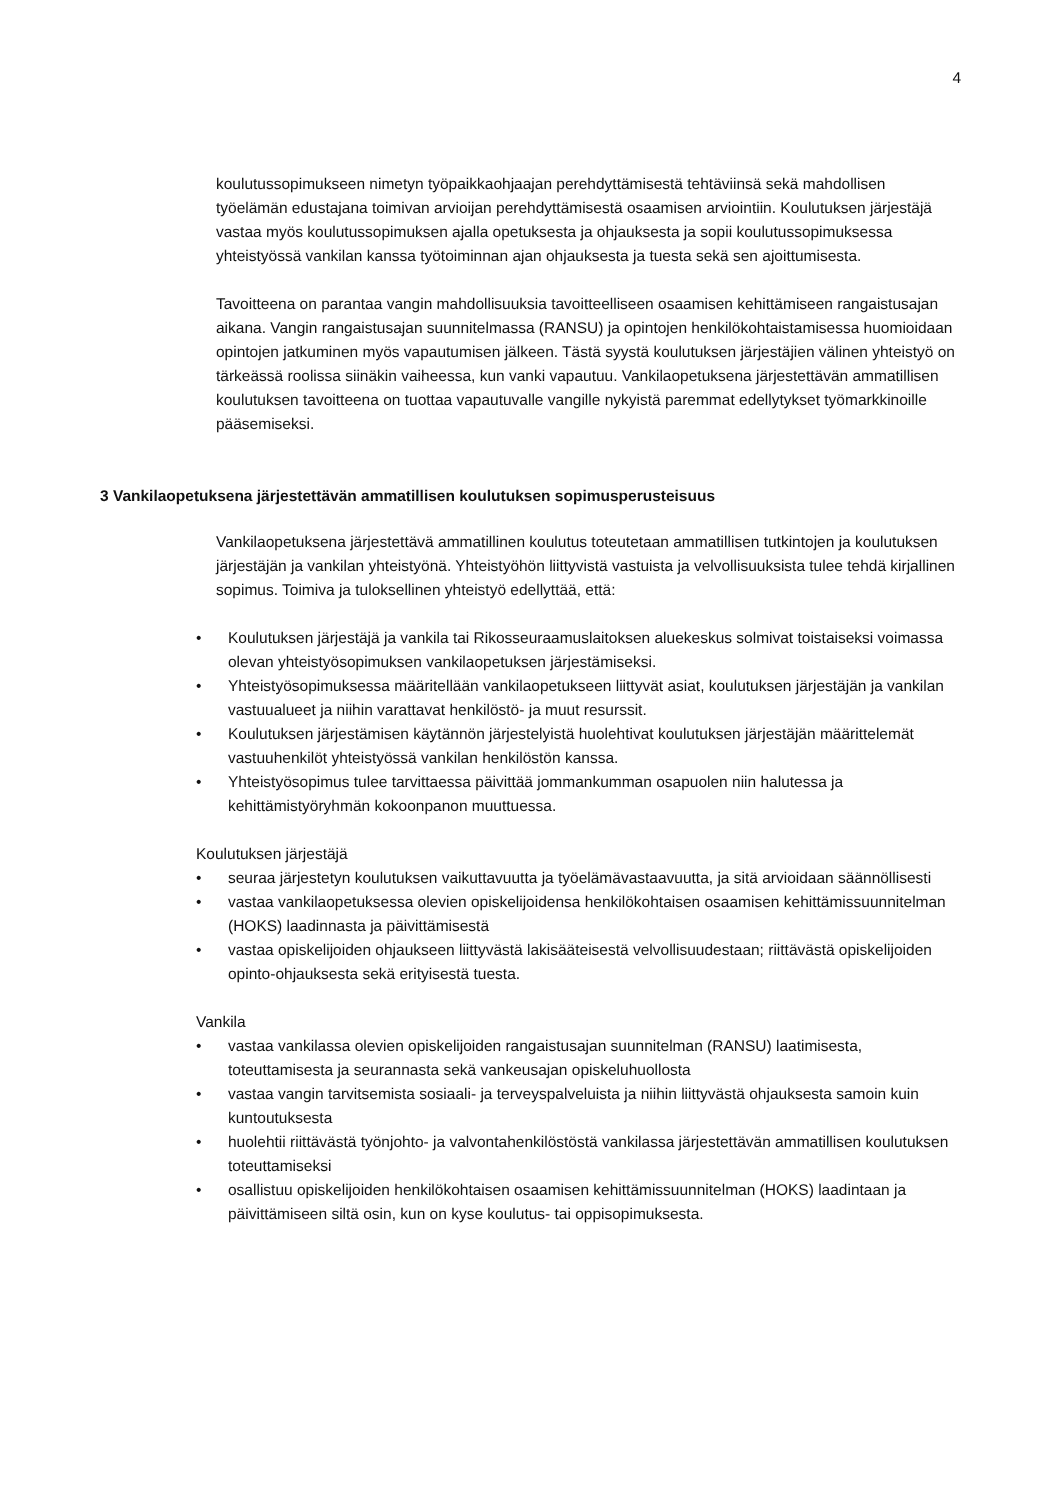4
koulutussopimukseen nimetyn työpaikkaohjaajan perehdyttämisestä tehtäviinsä sekä mahdollisen työelämän edustajana toimivan arvioijan perehdyttämisestä osaamisen arviointiin. Koulutuksen järjestäjä vastaa myös koulutussopimuksen ajalla opetuksesta ja ohjauksesta ja sopii koulutussopimuksessa yhteistyössä vankilan kanssa työtoiminnan ajan ohjauksesta ja tuesta sekä sen ajoittumisesta.
Tavoitteena on parantaa vangin mahdollisuuksia tavoitteelliseen osaamisen kehittämiseen rangaistusajan aikana. Vangin rangaistusajan suunnitelmassa (RANSU) ja opintojen henkilökohtaistamisessa huomioidaan opintojen jatkuminen myös vapautumisen jälkeen. Tästä syystä koulutuksen järjestäjien välinen yhteistyö on tärkeässä roolissa siinäkin vaiheessa, kun vanki vapautuu. Vankilaopetuksena järjestettävän ammatillisen koulutuksen tavoitteena on tuottaa vapautuvalle vangille nykyistä paremmat edellytykset työmarkkinoille pääsemiseksi.
3 Vankilaopetuksena järjestettävän ammatillisen koulutuksen sopimusperusteisuus
Vankilaopetuksena järjestettävä ammatillinen koulutus toteutetaan ammatillisen tutkintojen ja koulutuksen järjestäjän ja vankilan yhteistyönä. Yhteistyöhön liittyvistä vastuista ja velvollisuuksista tulee tehdä kirjallinen sopimus. Toimiva ja tuloksellinen yhteistyö edellyttää, että:
• Koulutuksen järjestäjä ja vankila tai Rikosseuraamuslaitoksen aluekeskus solmivat toistaiseksi voimassa olevan yhteistyösopimuksen vankilaopetuksen järjestämiseksi.
• Yhteistyösopimuksessa määritellään vankilaopetukseen liittyvät asiat, koulutuksen järjestäjän ja vankilan vastuualueet ja niihin varattavat henkilöstö- ja muut resurssit.
• Koulutuksen järjestämisen käytännön järjestelyistä huolehtivat koulutuksen järjestäjän määrittelemät vastuuhenkilöt yhteistyössä vankilan henkilöstön kanssa.
• Yhteistyösopimus tulee tarvittaessa päivittää jommankumman osapuolen niin halutessa ja kehittämistyöryhmän kokoonpanon muuttuessa.
Koulutuksen järjestäjä
• seuraa järjestetyn koulutuksen vaikuttavuutta ja työelämävastaavuutta, ja sitä arvioidaan säännöllisesti
• vastaa vankilaopetuksessa olevien opiskelijoidensa henkilökohtaisen osaamisen kehittämissuunnitelman (HOKS) laadinnasta ja päivittämisestä
• vastaa opiskelijoiden ohjaukseen liittyvästä lakisääteisestä velvollisuudestaan; riittävästä opiskelijoiden opinto-ohjauksesta sekä erityisestä tuesta.
Vankila
• vastaa vankilassa olevien opiskelijoiden rangaistusajan suunnitelman (RANSU) laatimisesta, toteuttamisesta ja seurannasta sekä vankeusajan opiskeluhuollosta
• vastaa vangin tarvitsemista sosiaali- ja terveyspalveluista ja niihin liittyvästä ohjauksesta samoin kuin kuntoutuksesta
• huolehtii riittävästä työnjohto- ja valvontahenkilöstöstä vankilassa järjestettävän ammatillisen koulutuksen toteuttamiseksi
• osallistuu opiskelijoiden henkilökohtaisen osaamisen kehittämissuunnitelman (HOKS) laadintaan ja päivittämiseen siltä osin, kun on kyse koulutus- tai oppisopimuksesta.